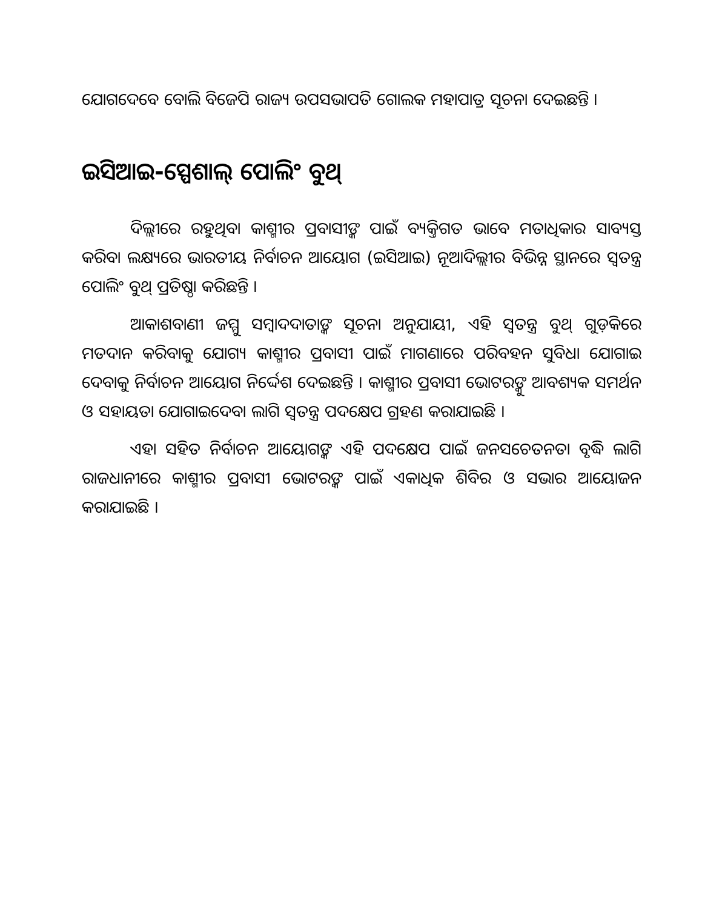ଯୋଗଦେବେ ବୋଲି ବିଜେପି ରାଜ୍ୟ ଉପସଭାପତି ଗୋଲକ ମହାପାତ୍ର ସୂଚନା ଦେଇଛନ୍ତି ।
ଇସିଆଇ-ସ୍ପେଶାଲ୍ ପୋଲିଂ ବୁଥ୍
ଦିଲ୍ଲୀରେ ରହୁଥିବା କାଶ୍ମୀର ପ୍ରବାସୀଙ୍କ ପାଇଁ ବ୍ୟକ୍ତିଗତ ଭାବେ ମତାଧିକାର ସାବ୍ୟସ୍ତ କରିବା ଲକ୍ଷ୍ୟରେ ଭାରତୀୟ ନିର୍ବାଚନ ଆୟୋଗ (ଇସିଆଇ) ନୂଆଦିଲ୍ଲୀର ବିଭିନ୍ନ ସ୍ଥାନରେ ସ୍ୱତନ୍ତ୍ର ପୋଲିଂ ବୁଥ୍ ପ୍ରତିଷ୍ଠା କରିଛନ୍ତି ।
ଆକାଶବାଣୀ ଜମ୍ମୁ ସମ୍ବାଦଦାତାଙ୍କ ସୂଚନା ଅନୁଯାୟୀ, ଏହି ସ୍ୱତନ୍ତ୍ର ବୁଥ୍ ଗୁଡ଼ିକରେ ମତଦାନ କରିବାକୁ ଯୋଗ୍ୟ କାଶ୍ମୀର ପ୍ରବାସୀ ପାଇଁ ମାଗଣାରେ ପରିବହନ ସୁବିଧା ଯୋଗାଇ ଦେବାକୁ ନିର୍ବାଚନ ଆୟୋଗ ନିର୍ଦ୍ଦେଶ ଦେଇଛନ୍ତି । କାଶ୍ମୀର ପ୍ରବାସୀ ଭୋଟରଙ୍କୁ ଆବଶ୍ୟକ ସମର୍ଥନ ଓ ସହାୟତା ଯୋଗାଇଦେବା ଲାଗି ସ୍ୱତନ୍ତ୍ର ପଦକ୍ଷେପ ଗ୍ରହଣ କରାଯାଇଛି ।
ଏହା ସହିତ ନିର୍ବାଚନ ଆୟୋଗଙ୍କ ଏହି ପଦକ୍ଷେପ ପାଇଁ ଜନସଚେତନତା ବୃଦ୍ଧି ଲାଗି ରାଜଧାନୀରେ କାଶ୍ମୀର ପ୍ରବାସୀ ଭୋଟରଙ୍କ ପାଇଁ ଏକାଧିକ ଶିବିର ଓ ସଭାର ଆୟୋଜନ କରାଯାଇଛି ।